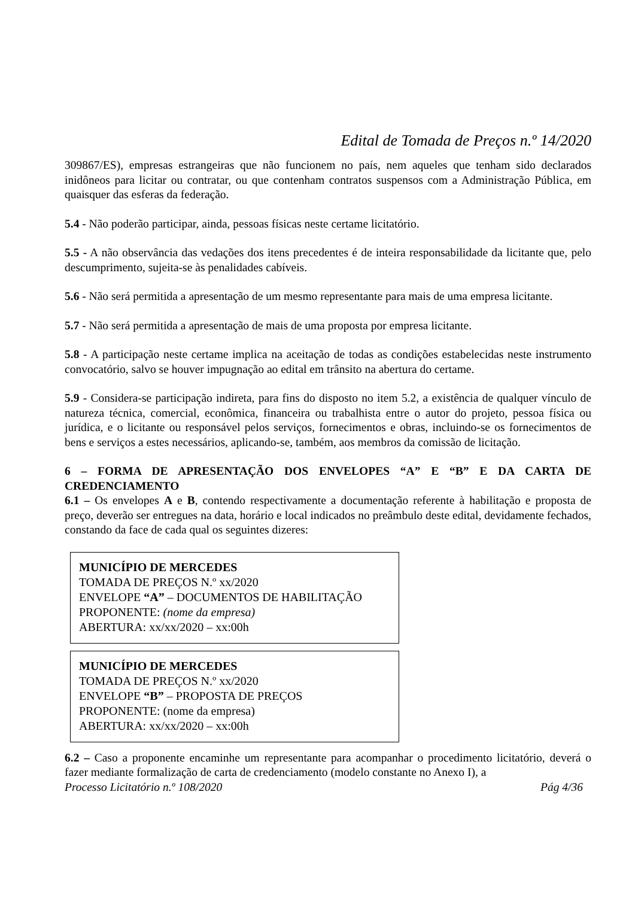Edital de Tomada de Preços n.º 14/2020
309867/ES), empresas estrangeiras que não funcionem no país, nem aqueles que tenham sido declarados inidôneos para licitar ou contratar, ou que contenham contratos suspensos com a Administração Pública, em quaisquer das esferas da federação.
5.4 - Não poderão participar, ainda, pessoas físicas neste certame licitatório.
5.5 - A não observância das vedações dos itens precedentes é de inteira responsabilidade da licitante que, pelo descumprimento, sujeita-se às penalidades cabíveis.
5.6 - Não será permitida a apresentação de um mesmo representante para mais de uma empresa licitante.
5.7 - Não será permitida a apresentação de mais de uma proposta por empresa licitante.
5.8 - A participação neste certame implica na aceitação de todas as condições estabelecidas neste instrumento convocatório, salvo se houver impugnação ao edital em trânsito na abertura do certame.
5.9 - Considera-se participação indireta, para fins do disposto no item 5.2, a existência de qualquer vínculo de natureza técnica, comercial, econômica, financeira ou trabalhista entre o autor do projeto, pessoa física ou jurídica, e o licitante ou responsável pelos serviços, fornecimentos e obras, incluindo-se os fornecimentos de bens e serviços a estes necessários, aplicando-se, também, aos membros da comissão de licitação.
6 – FORMA DE APRESENTAÇÃO DOS ENVELOPES “A” E “B” E DA CARTA DE CREDENCIAMENTO
6.1 – Os envelopes A e B, contendo respectivamente a documentação referente à habilitação e proposta de preço, deverão ser entregues na data, horário e local indicados no preâmbulo deste edital, devidamente fechados, constando da face de cada qual os seguintes dizeres:
MUNICÍPIO DE MERCEDES
TOMADA DE PREÇOS N.º xx/2020
ENVELOPE “A” – DOCUMENTOS DE HABILITAÇÃO
PROPONENTE: (nome da empresa)
ABERTURA: xx/xx/2020 – xx:00h
MUNICÍPIO DE MERCEDES
TOMADA DE PREÇOS N.º xx/2020
ENVELOPE “B” – PROPOSTA DE PREÇOS
PROPONENTE: (nome da empresa)
ABERTURA: xx/xx/2020 – xx:00h
6.2 – Caso a proponente encaminhe um representante para acompanhar o procedimento licitatório, deverá o fazer mediante formalização de carta de credenciamento (modelo constante no Anexo I), a
Processo Licitatório n.º 108/2020 Pág 4/36